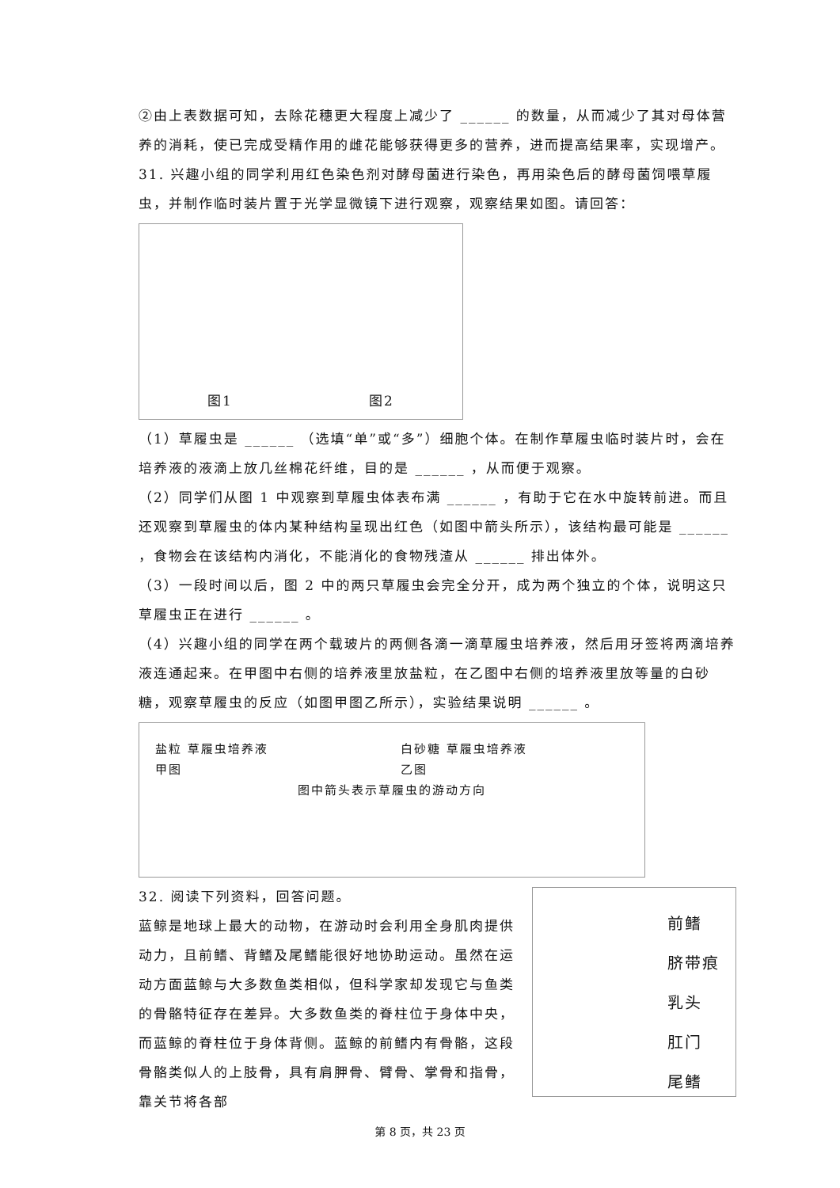②由上表数据可知，去除花穗更大程度上减少了 ______ 的数量，从而减少了其对母体营养的消耗，使已完成受精作用的雌花能够获得更多的营养，进而提高结果率，实现增产。
31. 兴趣小组的同学利用红色染色剂对酵母菌进行染色，再用染色后的酵母菌饲喂草履虫，并制作临时装片置于光学显微镜下进行观察，观察结果如图。请回答：
图1 图2
（1）草履虫是 ______ （选填“单”或“多”）细胞个体。在制作草履虫临时装片时，会在培养液的液滴上放几丝棉花纤维，目的是 ______ ，从而便于观察。
（2）同学们从图 1 中观察到草履虫体表布满 ______ ，有助于它在水中旋转前进。而且还观察到草履虫的体内某种结构呈现出红色（如图中箭头所示），该结构最可能是 ______ ，食物会在该结构内消化，不能消化的食物残渣从 ______ 排出体外。
（3）一段时间以后，图 2 中的两只草履虫会完全分开，成为两个独立的个体，说明这只草履虫正在进行 ______ 。
（4）兴趣小组的同学在两个载玻片的两侧各滴一滴草履虫培养液，然后用牙签将两滴培养液连通起来。在甲图中右侧的培养液里放盐粒，在乙图中右侧的培养液里放等量的白砂糖，观察草履虫的反应（如图甲图乙所示），实验结果说明 ______ 。
盐粒 草履虫培养液
甲图
白砂糖 草履虫培养液
乙图
图中箭头表示草履虫的游动方向
32. 阅读下列资料，回答问题。
蓝鲸是地球上最大的动物，在游动时会利用全身肌肉提供动力，且前鳍、背鳍及尾鳍能很好地协助运动。虽然在运动方面蓝鲸与大多数鱼类相似，但科学家却发现它与鱼类的骨骼特征存在差异。大多数鱼类的脊柱位于身体中央，而蓝鲸的脊柱位于身体背侧。蓝鲸的前鳍内有骨骼，这段骨骼类似人的上肢骨，具有肩胛骨、臂骨、掌骨和指骨，靠关节将各部
前鳍
脐带痕
乳头
肛门
尾鳍
第 8 页，共 23 页